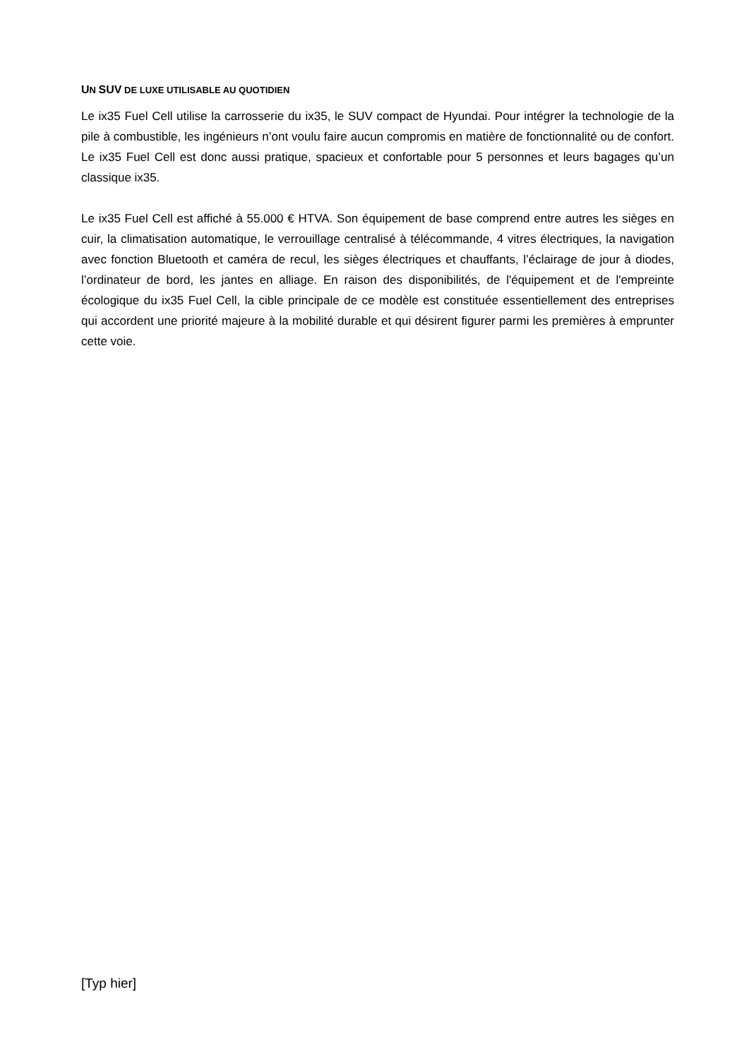UN SUV DE LUXE UTILISABLE AU QUOTIDIEN
Le ix35 Fuel Cell utilise la carrosserie du ix35, le SUV compact de Hyundai. Pour intégrer la technologie de la pile à combustible, les ingénieurs n’ont voulu faire aucun compromis en matière de fonctionnalité ou de confort. Le ix35 Fuel Cell est donc aussi pratique, spacieux et confortable pour 5 personnes et leurs bagages qu’un classique ix35.
Le ix35 Fuel Cell est affiché à 55.000 € HTVA. Son équipement de base comprend entre autres les sièges en cuir, la climatisation automatique, le verrouillage centralisé à télécommande, 4 vitres électriques, la navigation avec fonction Bluetooth et caméra de recul, les sièges électriques et chauffants, l’éclairage de jour à diodes, l’ordinateur de bord, les jantes en alliage. En raison des disponibilités, de l'équipement et de l'empreinte écologique du ix35 Fuel Cell, la cible principale de ce modèle est constituée essentiellement des entreprises qui accordent une priorité majeure à la mobilité durable et qui désirent figurer parmi les premières à emprunter cette voie.
[Typ hier]